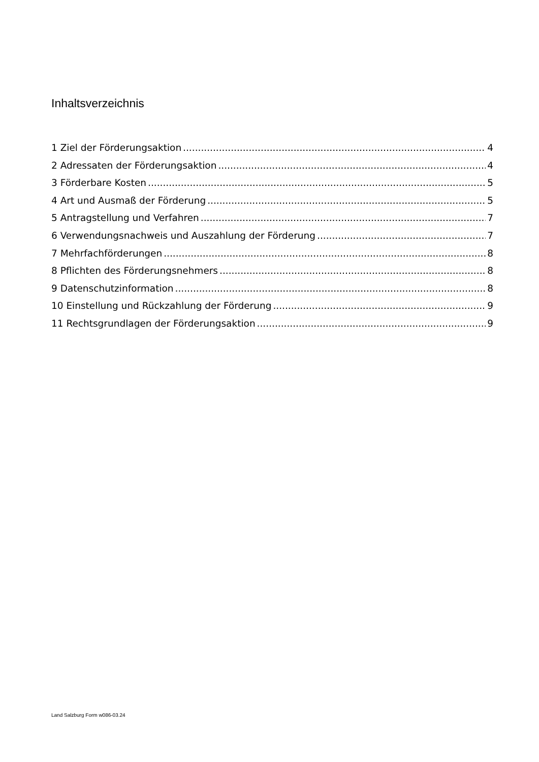Inhaltsverzeichnis
1 Ziel der Förderungsaktion 4
2 Adressaten der Förderungsaktion 4
3 Förderbare Kosten 5
4 Art und Ausmaß der Förderung 5
5 Antragstellung und Verfahren 7
6 Verwendungsnachweis und Auszahlung der Förderung 7
7 Mehrfachförderungen 8
8 Pflichten des Förderungsnehmers 8
9 Datenschutzinformation 8
10 Einstellung und Rückzahlung der Förderung 9
11 Rechtsgrundlagen der Förderungsaktion 9
Land Salzburg Form w086-03.24